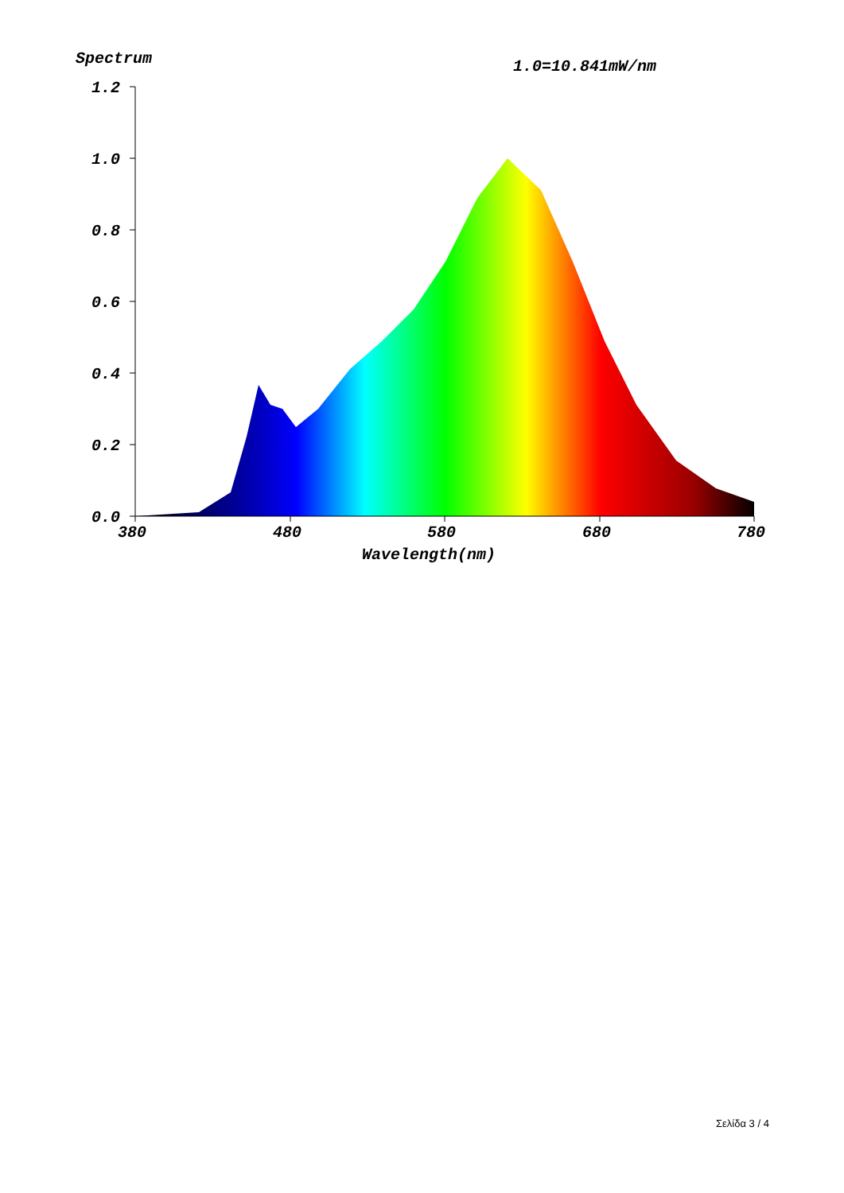Spectrum 1.0=10.841mW/nm
1.2
1.0
0.8
0.6
0.4
0.2
0.0
380
480
580
680
780
Wavelength(nm)
Σελίδα 3 / 4